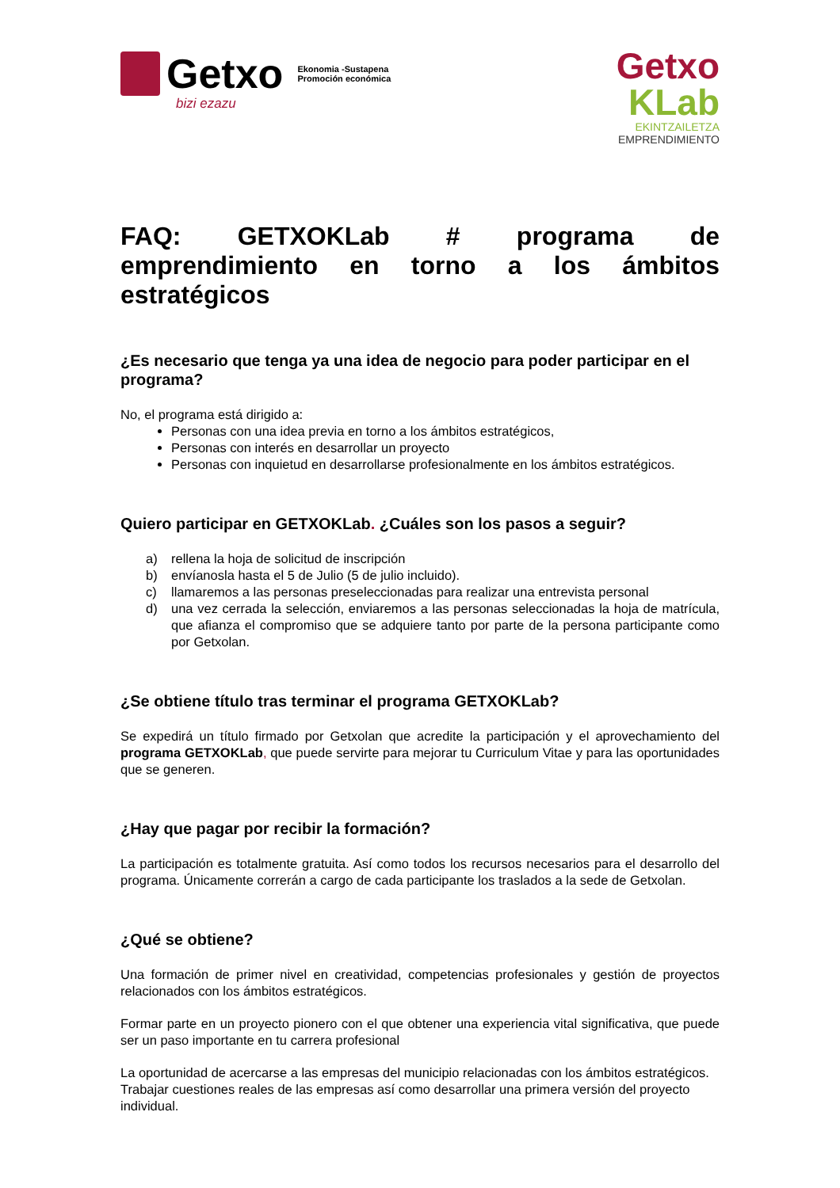Getxo
Ekonomia -Sustapena
Promoción económica
bizi ezazu
Getxo
KLab
EKINTZAILETZA
EMPRENDIMIENTO
FAQ: GETXOKLab # programa de emprendimiento en torno a los ámbitos estratégicos
¿Es necesario que tenga ya una idea de negocio para poder participar en el programa?
No, el programa está dirigido a:
Personas con una idea previa en torno a los ámbitos estratégicos,
Personas con interés en desarrollar un proyecto
Personas con inquietud en desarrollarse profesionalmente en los ámbitos estratégicos.
Quiero participar en GETXOKLab. ¿Cuáles son los pasos a seguir?
a) rellena la hoja de solicitud de inscripción
b) envíanosla hasta el 5 de Julio (5 de julio incluido).
c) llamaremos a las personas preseleccionadas para realizar una entrevista personal
d) una vez cerrada la selección, enviaremos a las personas seleccionadas la hoja de matrícula, que afianza el compromiso que se adquiere tanto por parte de la persona participante como por Getxolan.
¿Se obtiene título tras terminar el programa GETXOKLab?
Se expedirá un título firmado por Getxolan que acredite la participación y el aprovechamiento del programa GETXOKLab, que puede servirte para mejorar tu Curriculum Vitae y para las oportunidades que se generen.
¿Hay que pagar por recibir la formación?
La participación es totalmente gratuita. Así como todos los recursos necesarios para el desarrollo del programa. Únicamente correrán a cargo de cada participante los traslados a la sede de Getxolan.
¿Qué se obtiene?
Una formación de primer nivel en creatividad, competencias profesionales y gestión de proyectos relacionados con los ámbitos estratégicos.
Formar parte en un proyecto pionero con el que obtener una experiencia vital significativa, que puede ser un paso importante en tu carrera profesional
La oportunidad de acercarse a las empresas del municipio relacionadas con los ámbitos estratégicos. Trabajar cuestiones reales de las empresas así como desarrollar una primera versión del proyecto individual.